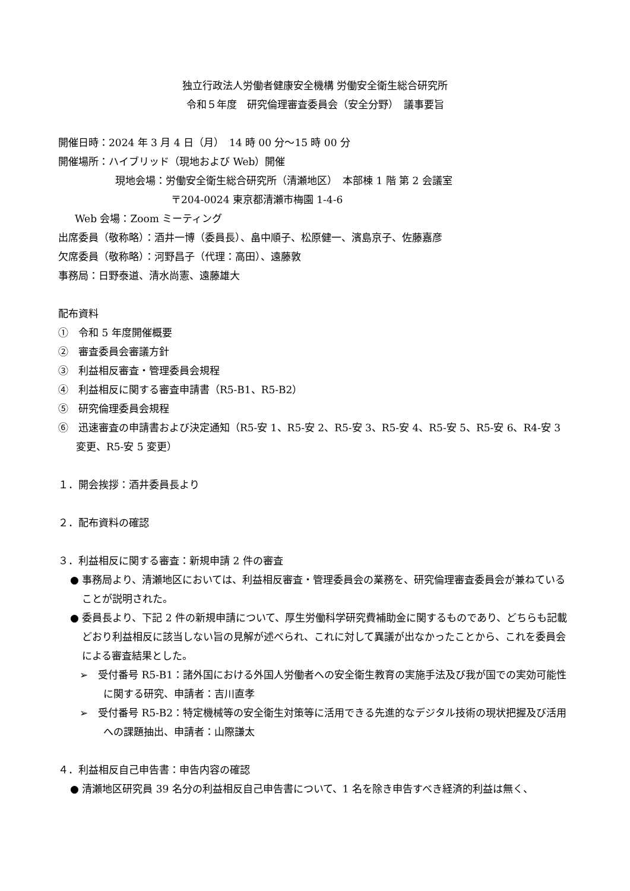独立行政法人労働者健康安全機構 労働安全衛生総合研究所
令和５年度　研究倫理審査委員会（安全分野）　議事要旨
開催日時：2024 年 3 月 4 日（月）　14 時 00 分～15 時 00 分
開催場所：ハイブリッド（現地および Web）開催
現地会場：労働安全衛生総合研究所（清瀬地区）　本部棟 1 階 第 2 会議室
〒204-0024 東京都清瀬市梅園 1-4-6
Web 会場：Zoom ミーティング
出席委員（敬称略）：酒井一博（委員長）、畠中順子、松原健一、濱島京子、佐藤嘉彦
欠席委員（敬称略）：河野昌子（代理：高田）、遠藤敦
事務局：日野泰道、清水尚憲、遠藤雄大
配布資料
①　令和 5 年度開催概要
②　審査委員会審議方針
③　利益相反審査・管理委員会規程
④　利益相反に関する審査申請書（R5-B1、R5-B2）
⑤　研究倫理委員会規程
⑥　迅速審査の申請書および決定通知（R5-安 1、R5-安 2、R5-安 3、R5-安 4、R5-安 5、R5-安 6、R4-安 3 変更、R5-安 5 変更）
１．開会挨拶：酒井委員長より
２．配布資料の確認
３．利益相反に関する審査：新規申請 2 件の審査
● 事務局より、清瀬地区においては、利益相反審査・管理委員会の業務を、研究倫理審査委員会が兼ねていることが説明された。
● 委員長より、下記 2 件の新規申請について、厚生労働科学研究費補助金に関するものであり、どちらも記載どおり利益相反に該当しない旨の見解が述べられ、これに対して異議が出なかったことから、これを委員会による審査結果とした。
➢　受付番号 R5-B1：諸外国における外国人労働者への安全衛生教育の実施手法及び我が国での実効可能性に関する研究、申請者：吉川直孝
➢　受付番号 R5-B2：特定機械等の安全衛生対策等に活用できる先進的なデジタル技術の現状把握及び活用への課題抽出、申請者：山際謙太
４．利益相反自己申告書：申告内容の確認
● 清瀬地区研究員 39 名分の利益相反自己申告書について、1 名を除き申告すべき経済的利益は無く、